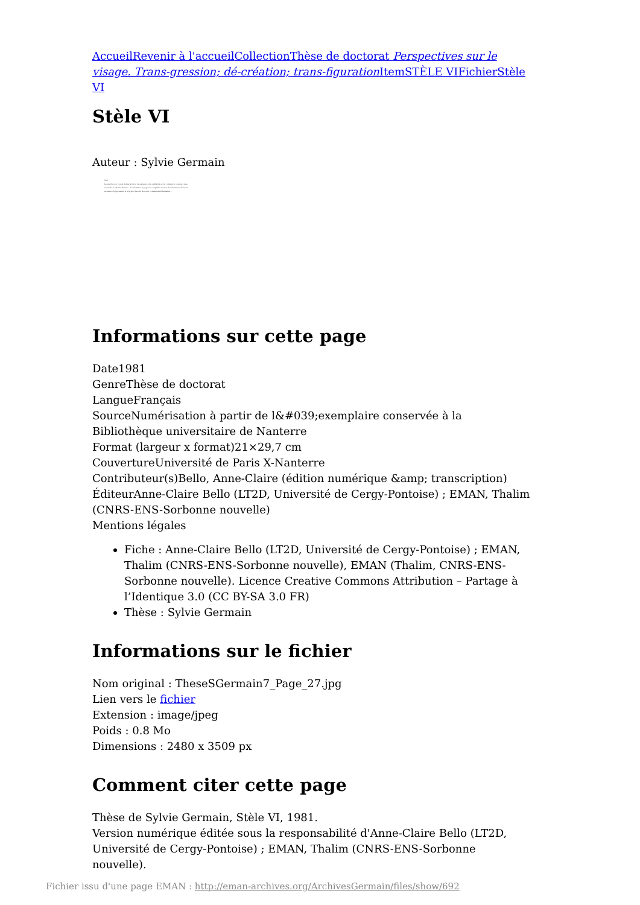Accueil Revenir à l'accueil Collection Thèse de doctorat Perspectives sur le visage. Trans-gression; dé-création; trans-figuration Item STÈLE VI Fichier Stèle VI
Stèle VI
Auteur : Sylvie Germain
226
Le pardon est ce qui donne à force de patience, de solidarité et de confiance, toujours une nouvelle et ultime chance... Condamner et juger le coupable c'est se désolidariser de lui au moment où justement il a le plus besoin de toute communauté humaine...
Informations sur cette page
Date1981
GenreThèse de doctorat
LangueFrançais
SourceNumérisation à partir de l&#039;exemplaire conservée à la Bibliothèque universitaire de Nanterre
Format (largeur x format)21×29,7 cm
CouvertureUniversité de Paris X-Nanterre
Contributeur(s)Bello, Anne-Claire (édition numérique &amp; transcription)
ÉditeurAnne-Claire Bello (LT2D, Université de Cergy-Pontoise) ; EMAN, Thalim (CNRS-ENS-Sorbonne nouvelle)
Mentions légales
Fiche : Anne-Claire Bello (LT2D, Université de Cergy-Pontoise) ; EMAN, Thalim (CNRS-ENS-Sorbonne nouvelle), EMAN (Thalim, CNRS-ENS-Sorbonne nouvelle). Licence Creative Commons Attribution – Partage à l’Identique 3.0 (CC BY-SA 3.0 FR)
Thèse : Sylvie Germain
Informations sur le fichier
Nom original : TheseSGermain7_Page_27.jpg
Lien vers le fichier
Extension : image/jpeg
Poids : 0.8 Mo
Dimensions : 2480 x 3509 px
Comment citer cette page
Thèse de Sylvie Germain, Stèle VI, 1981.
Version numérique éditée sous la responsabilité d'Anne-Claire Bello (LT2D, Université de Cergy-Pontoise) ; EMAN, Thalim (CNRS-ENS-Sorbonne nouvelle).
Fichier issu d'une page EMAN : http://eman-archives.org/ArchivesGermain/files/show/692